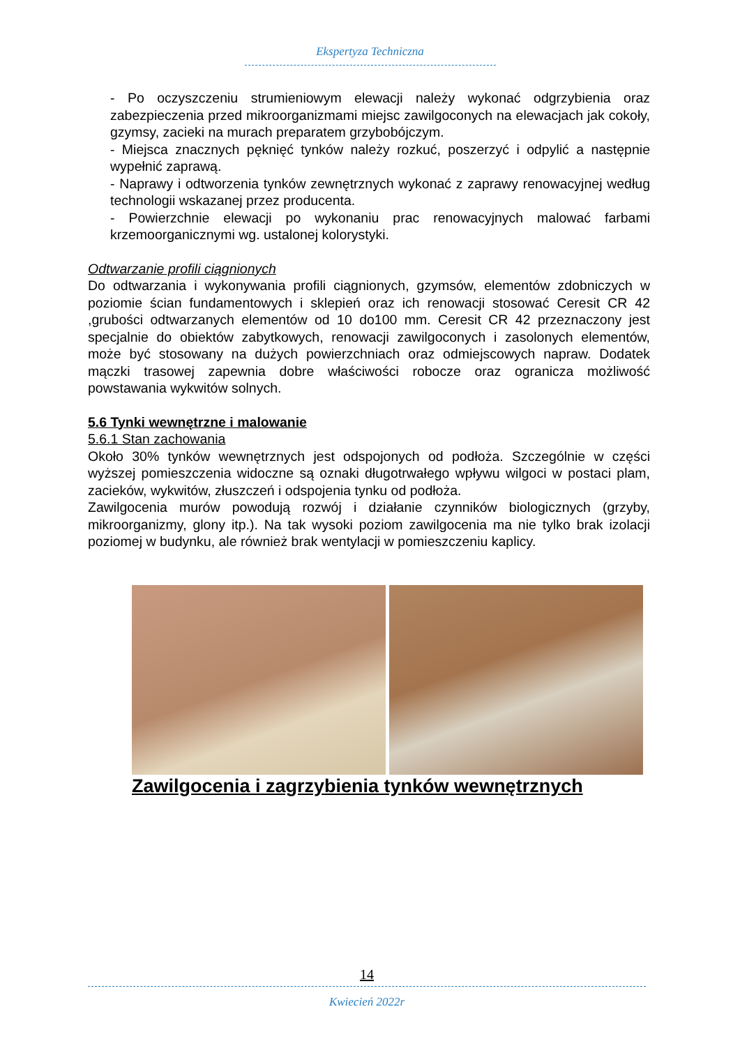Ekspertyza Techniczna
- Po oczyszczeniu strumieniowym elewacji należy wykonać odgrzybienia oraz zabezpieczenia przed mikroorganizmami miejsc zawilgoconych na elewacjach jak cokoły, gzymsy, zacieki na murach preparatem grzybobójczym.
- Miejsca znacznych pęknięć tynków należy rozkuć, poszerzyć i odpylić a następnie wypełnić zaprawą.
- Naprawy i odtworzenia tynków zewnętrznych wykonać z zaprawy renowacyjnej według technologii wskazanej przez producenta.
- Powierzchnie elewacji po wykonaniu prac renowacyjnych malować farbami krzemoorganicznymi wg. ustalonej kolorystyki.
Odtwarzanie profili ciągnionych
Do odtwarzania i wykonywania profili ciągnionych, gzymsów, elementów zdobniczych w poziomie ścian fundamentowych i sklepień oraz ich renowacji stosować Ceresit CR 42 ,grubości odtwarzanych elementów od 10 do100 mm. Ceresit CR 42 przeznaczony jest specjalnie do obiektów zabytkowych, renowacji zawilgoconych i zasolonych elementów, może być stosowany na dużych powierzchniach oraz odmiejscowych napraw. Dodatek mączki trasowej zapewnia dobre właściwości robocze oraz ogranicza możliwość powstawania wykwitów solnych.
5.6 Tynki wewnętrzne i malowanie
5.6.1 Stan zachowania
Około 30% tynków wewnętrznych jest odspojonych od podłoża. Szczególnie w części wyższej pomieszczenia widoczne są oznaki długotrwałego wpływu wilgoci w postaci plam, zacieków, wykwitów, złuszczeń i odspojenia tynku od podłoża.
Zawilgocenia murów powodują rozwój i działanie czynników biologicznych (grzyby, mikroorganizmy, glony itp.). Na tak wysoki poziom zawilgocenia ma nie tylko brak izolacji poziomej w budynku, ale również brak wentylacji w pomieszczeniu kaplicy.
Zawilgocenia i zagrzybienia tynków wewnętrznych
14
Kwiecień 2022r